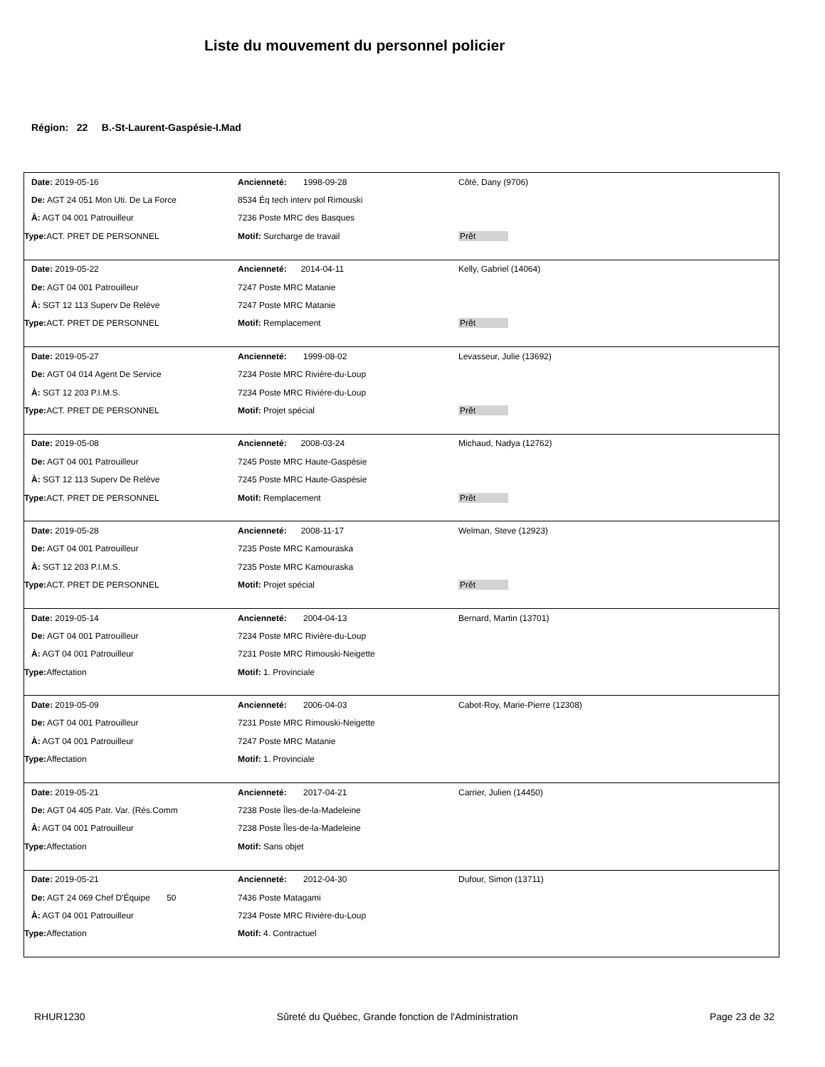Liste du mouvement du personnel policier
Région: 22 B.-St-Laurent-Gaspésie-I.Mad
| Date: 2019-05-16 | Ancienneté: 1998-09-28 | Côté, Dany (9706) |
| De: AGT 24 051 Mon Uti. De La Force | 8534 Éq tech interv pol Rimouski | |
| À: AGT 04 001 Patrouilleur | 7236 Poste MRC des Basques | |
| Type: ACT. PRET DE PERSONNEL | Motif: Surcharge de travail | Prêt |
| Date: 2019-05-22 | Ancienneté: 2014-04-11 | Kelly, Gabriel (14064) |
| De: AGT 04 001 Patrouilleur | 7247 Poste MRC Matanie | |
| À: SGT 12 113 Superv De Relève | 7247 Poste MRC Matanie | |
| Type: ACT. PRET DE PERSONNEL | Motif: Remplacement | Prêt |
| Date: 2019-05-27 | Ancienneté: 1999-08-02 | Levasseur, Julie (13692) |
| De: AGT 04 014 Agent De Service | 7234 Poste MRC Rivière-du-Loup | |
| À: SGT 12 203 P.I.M.S. | 7234 Poste MRC Rivière-du-Loup | |
| Type: ACT. PRET DE PERSONNEL | Motif: Projet spécial | Prêt |
| Date: 2019-05-08 | Ancienneté: 2008-03-24 | Michaud, Nadya (12762) |
| De: AGT 04 001 Patrouilleur | 7245 Poste MRC Haute-Gaspésie | |
| À: SGT 12 113 Superv De Relève | 7245 Poste MRC Haute-Gaspésie | |
| Type: ACT. PRET DE PERSONNEL | Motif: Remplacement | Prêt |
| Date: 2019-05-28 | Ancienneté: 2008-11-17 | Welman, Steve (12923) |
| De: AGT 04 001 Patrouilleur | 7235 Poste MRC Kamouraska | |
| À: SGT 12 203 P.I.M.S. | 7235 Poste MRC Kamouraska | |
| Type: ACT. PRET DE PERSONNEL | Motif: Projet spécial | Prêt |
| Date: 2019-05-14 | Ancienneté: 2004-04-13 | Bernard, Martin (13701) |
| De: AGT 04 001 Patrouilleur | 7234 Poste MRC Rivière-du-Loup | |
| À: AGT 04 001 Patrouilleur | 7231 Poste MRC Rimouski-Neigette | |
| Type: Affectation | Motif: 1. Provinciale | |
| Date: 2019-05-09 | Ancienneté: 2006-04-03 | Cabot-Roy, Marie-Pierre (12308) |
| De: AGT 04 001 Patrouilleur | 7231 Poste MRC Rimouski-Neigette | |
| À: AGT 04 001 Patrouilleur | 7247 Poste MRC Matanie | |
| Type: Affectation | Motif: 1. Provinciale | |
| Date: 2019-05-21 | Ancienneté: 2017-04-21 | Carrier, Julien (14450) |
| De: AGT 04 405 Patr. Var. (Rés.Comm | 7238 Poste Îles-de-la-Madeleine | |
| À: AGT 04 001 Patrouilleur | 7238 Poste Îles-de-la-Madeleine | |
| Type: Affectation | Motif: Sans objet | |
| Date: 2019-05-21 | Ancienneté: 2012-04-30 | Dufour, Simon (13711) |
| De: AGT 24 069 Chef D'Équipe 50 | 7436 Poste Matagami | |
| À: AGT 04 001 Patrouilleur | 7234 Poste MRC Rivière-du-Loup | |
| Type: Affectation | Motif: 4. Contractuel | |
RHUR1230 Sûreté du Québec, Grande fonction de l'Administration Page 23 de 32